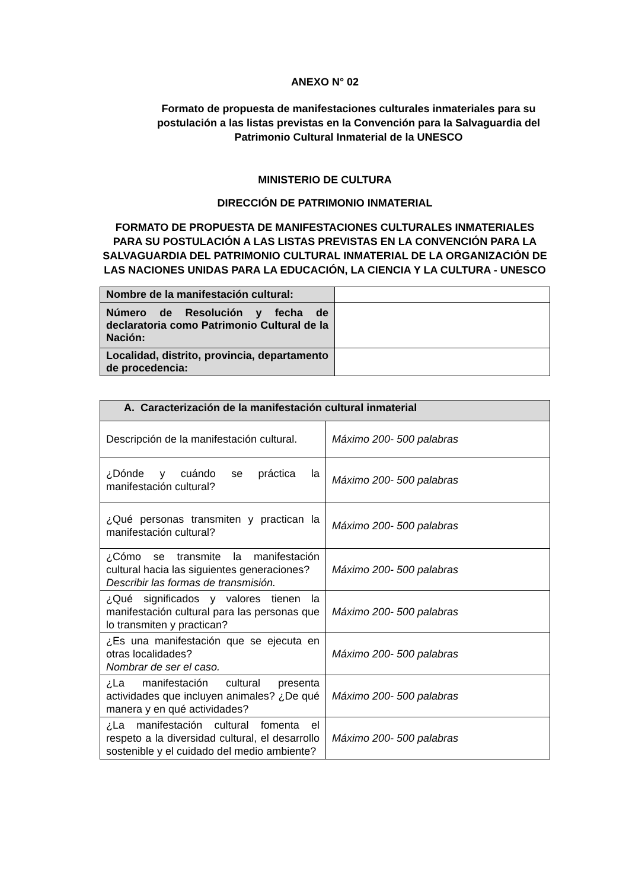ANEXO N° 02
Formato de propuesta de manifestaciones culturales inmateriales para su postulación a las listas previstas en la Convención para la Salvaguardia del Patrimonio Cultural Inmaterial de la UNESCO
MINISTERIO DE CULTURA
DIRECCIÓN DE PATRIMONIO INMATERIAL
FORMATO DE PROPUESTA DE MANIFESTACIONES CULTURALES INMATERIALES PARA SU POSTULACIÓN A LAS LISTAS PREVISTAS EN LA CONVENCIÓN PARA LA SALVAGUARDIA DEL PATRIMONIO CULTURAL INMATERIAL DE LA ORGANIZACIÓN DE LAS NACIONES UNIDAS PARA LA EDUCACIÓN, LA CIENCIA Y LA CULTURA - UNESCO
| Nombre de la manifestación cultural: | |
| Número de Resolución y fecha de declaratoria como Patrimonio Cultural de la Nación: | |
| Localidad, distrito, provincia, departamento de procedencia: | |
| A. Caracterización de la manifestación cultural inmaterial | |
| Descripción de la manifestación cultural. | Máximo 200- 500 palabras |
| ¿Dónde y cuándo se práctica la manifestación cultural? | Máximo 200- 500 palabras |
| ¿Qué personas transmiten y practican la manifestación cultural? | Máximo 200- 500 palabras |
| ¿Cómo se transmite la manifestación cultural hacia las siguientes generaciones? Describir las formas de transmisión. | Máximo 200- 500 palabras |
| ¿Qué significados y valores tienen la manifestación cultural para las personas que lo transmiten y practican? | Máximo 200- 500 palabras |
| ¿Es una manifestación que se ejecuta en otras localidades? Nombrar de ser el caso. | Máximo 200- 500 palabras |
| ¿La manifestación cultural presenta actividades que incluyen animales? ¿De qué manera y en qué actividades? | Máximo 200- 500 palabras |
| ¿La manifestación cultural fomenta el respeto a la diversidad cultural, el desarrollo sostenible y el cuidado del medio ambiente? | Máximo 200- 500 palabras |